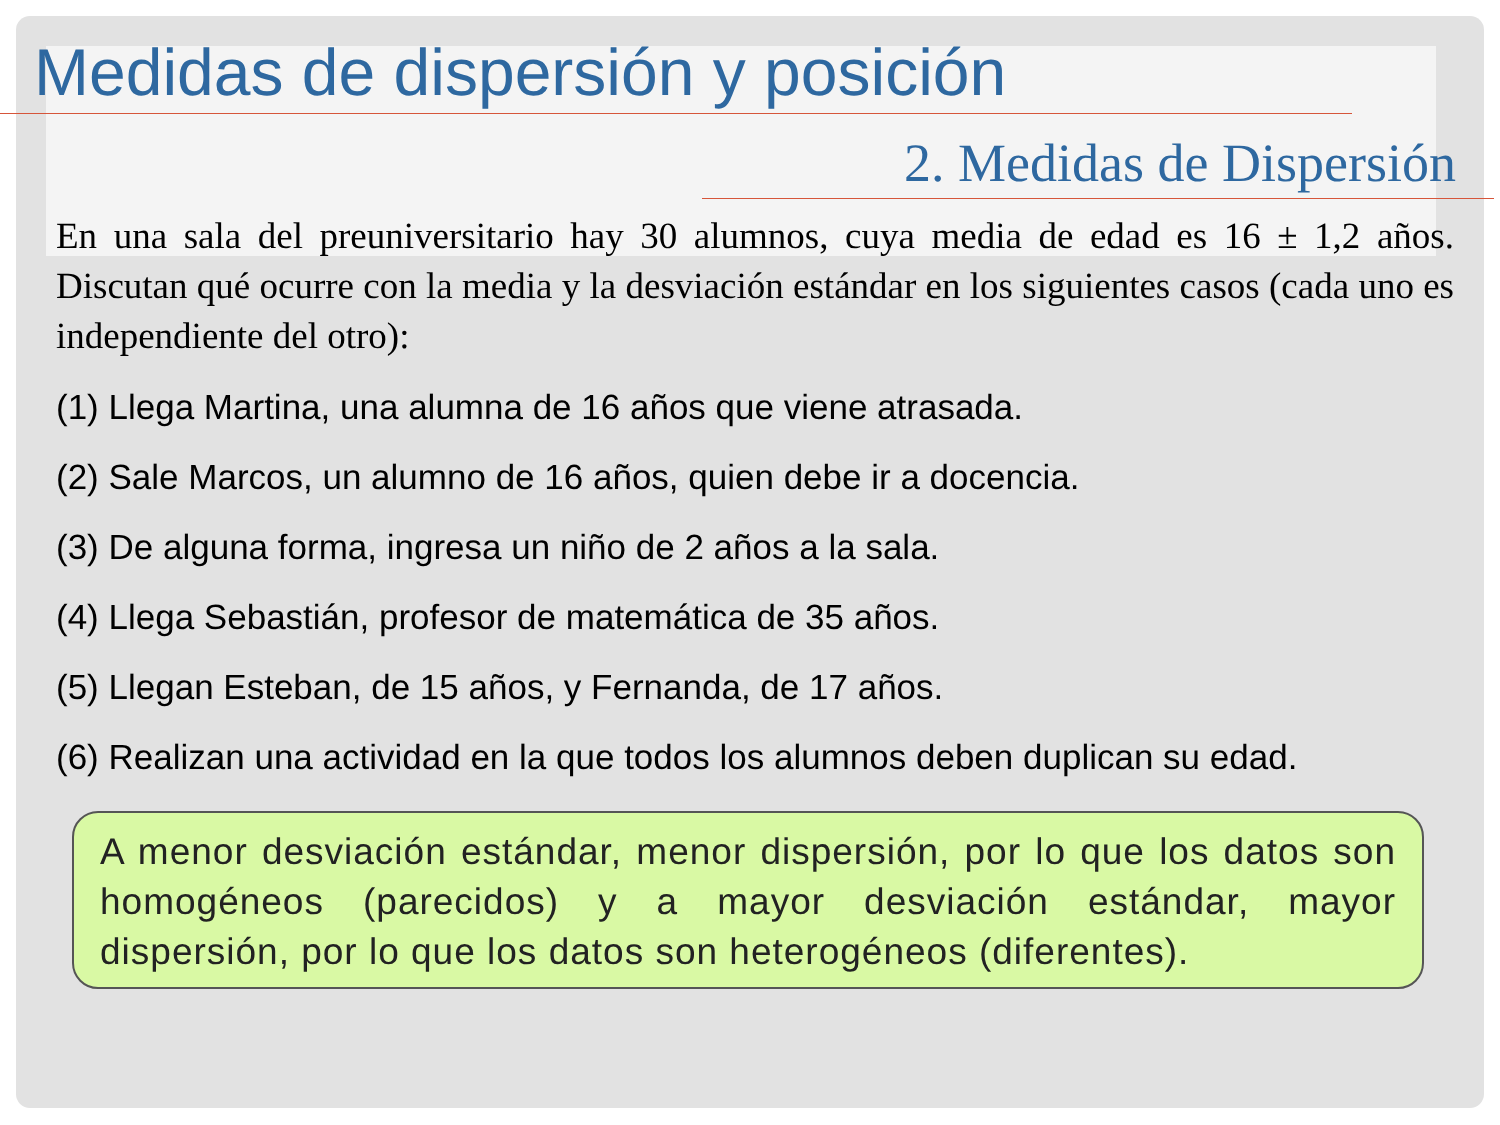Medidas de dispersión y posición
2. Medidas de Dispersión
En una sala del preuniversitario hay 30 alumnos, cuya media de edad es 16 ± 1,2 años. Discutan qué ocurre con la media y la desviación estándar en los siguientes casos (cada uno es independiente del otro):
(1) Llega Martina, una alumna de 16 años que viene atrasada.
(2) Sale Marcos, un alumno de 16 años, quien debe ir a docencia.
(3) De alguna forma, ingresa un niño de 2 años a la sala.
(4) Llega Sebastián, profesor de matemática de 35 años.
(5) Llegan Esteban, de 15 años, y Fernanda, de 17 años.
(6) Realizan una actividad en la que todos los alumnos deben duplican su edad.
A menor desviación estándar, menor dispersión, por lo que los datos son homogéneos (parecidos) y a mayor desviación estándar, mayor dispersión, por lo que los datos son heterogéneos (diferentes).